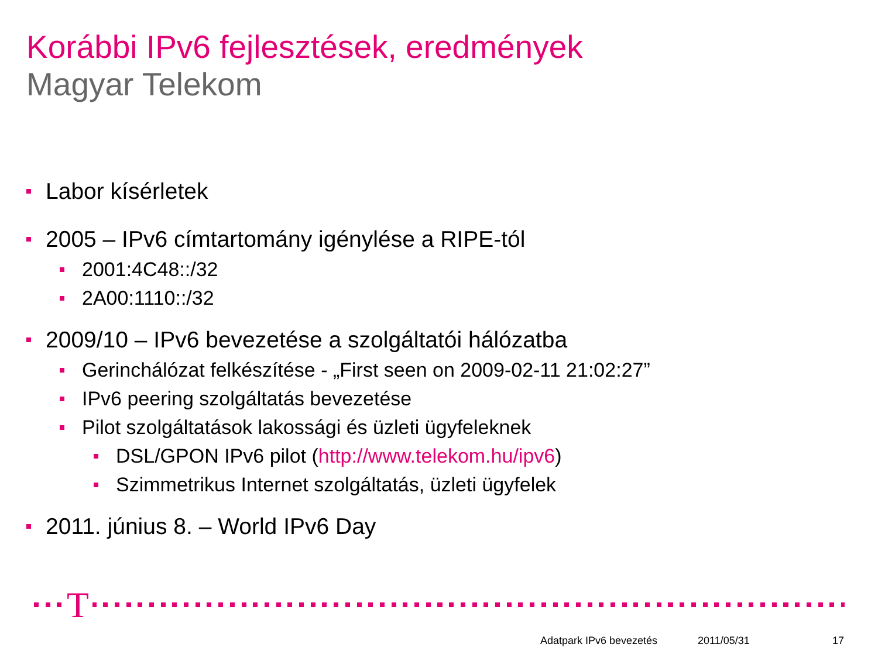Korábbi IPv6 fejlesztések, eredmények
Magyar Telekom
Labor kísérletek
2005 – IPv6 címtartomány igénylése a RIPE-tól
2001:4C48::/32
2A00:1110::/32
2009/10 – IPv6 bevezetése a szolgáltatói hálózatba
Gerinchálózat felkészítése - „First seen on 2009-02-11 21:02:27”
IPv6 peering szolgáltatás bevezetése
Pilot szolgáltatások lakossági és üzleti ügyfeleknek
DSL/GPON IPv6 pilot (http://www.telekom.hu/ipv6)
Szimmetrikus Internet szolgáltatás, üzleti ügyfelek
2011. június 8. – World IPv6 Day
T
Adatpark IPv6 bevezetés 2011/05/31 17